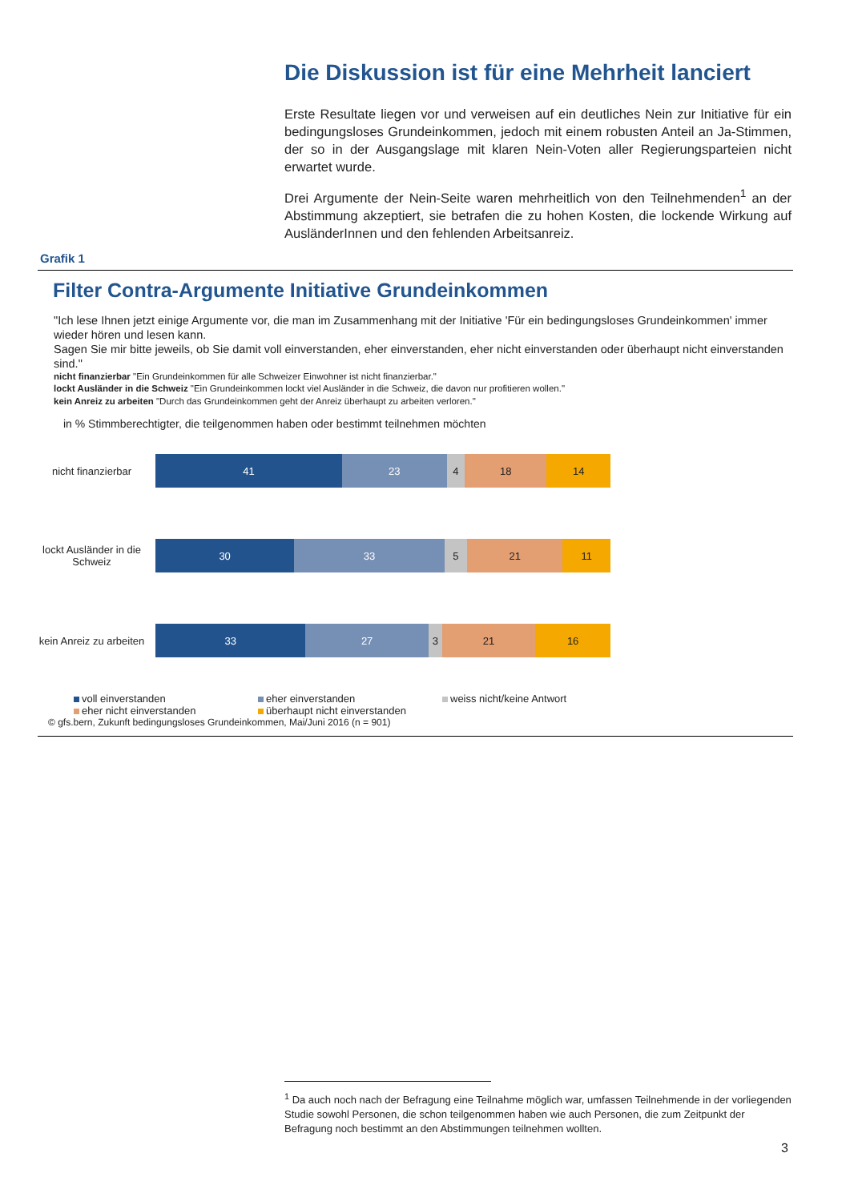Die Diskussion ist für eine Mehrheit lanciert
Erste Resultate liegen vor und verweisen auf ein deutliches Nein zur Initiative für ein bedingungsloses Grundeinkommen, jedoch mit einem robusten Anteil an Ja-Stimmen, der so in der Ausgangslage mit klaren Nein-Voten aller Regierungsparteien nicht erwartet wurde.
Drei Argumente der Nein-Seite waren mehrheitlich von den Teilnehmenden<sup>1</sup> an der Abstimmung akzeptiert, sie betrafen die zu hohen Kosten, die lockende Wirkung auf AusländerInnen und den fehlenden Arbeitsanreiz.
Grafik 1
Filter Contra-Argumente Initiative Grundeinkommen
"Ich lese Ihnen jetzt einige Argumente vor, die man im Zusammenhang mit der Initiative 'Für ein bedingungsloses Grundeinkommen' immer wieder hören und lesen kann.
Sagen Sie mir bitte jeweils, ob Sie damit voll einverstanden, eher einverstanden, eher nicht einverstanden oder überhaupt nicht einverstanden sind."
nicht finanzierbar "Ein Grundeinkommen für alle Schweizer Einwohner ist nicht finanzierbar."
lockt Ausländer in die Schweiz "Ein Grundeinkommen lockt viel Ausländer in die Schweiz, die davon nur profitieren wollen."
kein Anreiz zu arbeiten "Durch das Grundeinkommen geht der Anreiz überhaupt zu arbeiten verloren."
in % Stimmberechtigter, die teilgenommen haben oder bestimmt teilnehmen möchten
nicht finanzierbar
41 23 4 18 14
lockt Ausländer in die Schweiz
30 33 5 21 11
kein Anreiz zu arbeiten
33 27 3 21 16
voll einverstanden eher einverstanden weiss nicht/keine Antwort eher nicht einverstanden überhaupt nicht einverstanden
© gfs.bern, Zukunft bedingungsloses Grundeinkommen, Mai/Juni 2016 (n = 901)
<sup>1</sup> Da auch noch nach der Befragung eine Teilnahme möglich war, umfassen Teilnehmende in der vorliegenden Studie sowohl Personen, die schon teilgenommen haben wie auch Personen, die zum Zeitpunkt der Befragung noch bestimmt an den Abstimmungen teilnehmen wollten.
3